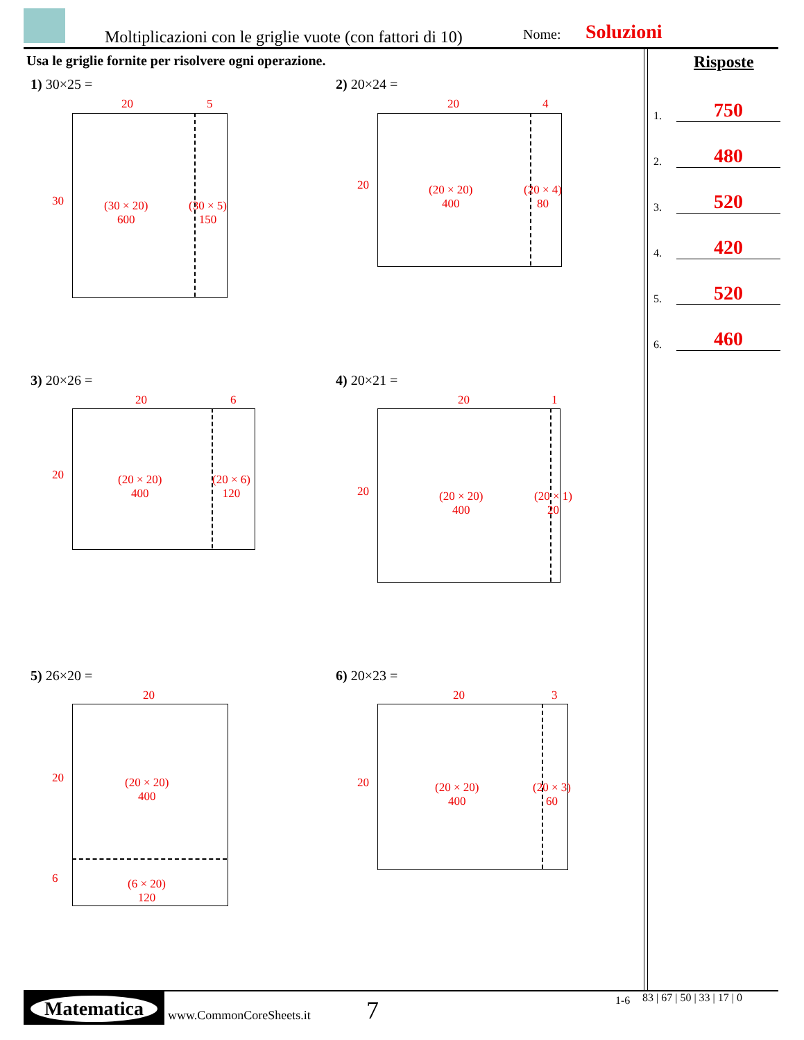Moltiplicazioni con le griglie vuote (con fattori di 10) Nome: Soluzioni
Usa le griglie fornite per risolvere ogni operazione.
Risposte
1. 750
2. 480
3. 520
4. 420
5. 520
6. 460
1) 30×25 =
20 5
30
(30 × 20)
600
(30 × 5)
150
2) 20×24 =
20 4
20
(20 × 20)
400
(20 × 4)
80
3) 20×26 =
20 6
20
(20 × 20)
400
(20 × 6)
120
4) 20×21 =
20 1
20
(20 × 20)
400
(20 × 1)
20
5) 26×20 =
20
20
(20 × 20)
400
6
(6 × 20)
120
6) 20×23 =
20 3
20
(20 × 20)
400
(20 × 3)
60
Matematica
www.CommonCoreSheets.it 7 1-6 83 | 67 | 50 | 33 | 17 | 0